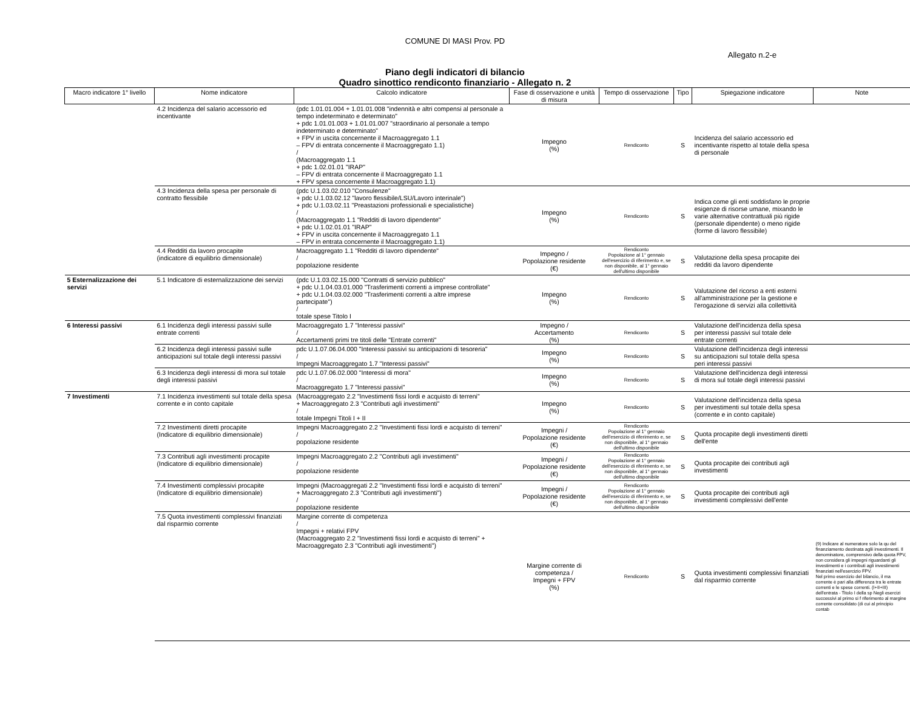COMUNE DI MASI Prov. PD
Allegato n.2-e
Piano degli indicatori di bilancio
Quadro sinottico rendiconto finanziario - Allegato n. 2
| Macro indicatore 1° livello | Nome indicatore | Calcolo indicatore | Fase di osservazione e unità di misura | Tempo di osservazione | Tipo | Spiegazione indicatore | Note |
| --- | --- | --- | --- | --- | --- | --- | --- |
| | 4.2 Incidenza del salario accessorio ed incentivante | (pdc 1.01.01.004 + 1.01.01.008 "indennità e altri compensi al personale a tempo indeterminato e determinato" + pdc 1.01.01.003 + 1.01.01.007 "straordinario al personale a tempo indeterminato e determinato" + FPV in uscita concernente il Macroaggregato 1.1 – FPV di entrata concernente il Macroaggregato 1.1) / (Macroaggregato 1.1 + pdc 1.02.01.01 "IRAP" – FPV di entrata concernente il Macroaggregato 1.1 + FPV spesa concernente il Macroaggregato 1.1) | Impegno (%) | Rendiconto | S | Incidenza del salario accessorio ed incentivante rispetto al totale della spesa di personale | |
| | 4.3 Incidenza della spesa per personale di contratto flessibile | (pdc U.1.03.02.010 "Consulenze" + pdc U.1.03.02.12 "lavoro flessibile/LSU/Lavoro interinale") + pdc U.1.03.02.11 "Preastazioni professionali e specialistiche) / (Macroaggregato 1.1 "Redditi di lavoro dipendente" + pdc U.1.02.01.01 "IRAP" + FPV in uscita concernente il Macroaggregato 1.1 – FPV in entrata concernente il Macroaggregato 1.1) | Impegno (%) | Rendiconto | S | Indica come gli enti soddisfano le proprie esigenze di risorse umane, mixando le varie alternative contrattuali più rigide (personale dipendente) o meno rigide (forme di lavoro flessibile) | |
| | 4.4 Redditi da lavoro procapite (indicatore di equilibrio dimensionale) | Macroaggregato 1.1 "Redditi di lavoro dipendente" / popolazione residente | Impegno / Popolazione residente (€) | Rendiconto Popolazione al 1° gennaio dell'esercizio di riferimento e, se non disponibile, al 1° gennaio dell'ultimo disponibile | S | Valutazione della spesa procapite dei redditi da lavoro dipendente | |
| 5 Esternalizzazione dei servizi | 5.1 Indicatore di esternalizzazione dei servizi | (pdc U.1.03.02.15.000 "Contratti di servizio pubblico" + pdc U.1.04.03.01.000 "Trasferimenti correnti a imprese controllate" + pdc U.1.04.03.02.000 "Trasferimenti correnti a altre imprese partecipate") / totale spese Titolo I | Impegno (%) | Rendiconto | S | Valutazione del ricorso a enti esterni all'amministrazione per la gestione e l'erogazione di servizi alla collettività | |
| 6 Interessi passivi | 6.1 Incidenza degli interessi passivi sulle entrate correnti | Macroaggregato 1.7 "Interessi passivi" / Accertamenti primi tre titoli delle "Entrate correnti" | Impegno / Accertamento (%) | Rendiconto | S | Valutazione dell'incidenza della spesa per interessi passivi sul totale dele entrate correnti | |
| | 6.2 Incidenza degli interessi passivi sulle anticipazioni sul totale degli interessi passivi | pdc U.1.07.06.04.000 "Interessi passivi su anticipazioni di tesoreria" / Impegni Macroaggregato 1.7 "Interessi passivi" | Impegno (%) | Rendiconto | S | Valutazione dell'incidenza degli interessi su anticipazioni sul totale della spesa peri interessi passivi | |
| | 6.3 Incidenza degli interessi di mora sul totale degli interessi passivi | pdc U.1.07.06.02.000 "Interessi di mora" / Macroaggregato 1.7 "Interessi passivi" | Impegno (%) | Rendiconto | S | Valutazione dell'incidenza degli interessi di mora sul totale degli interessi passivi | |
| 7 Investimenti | 7.1 Incidenza investimenti sul totale della spesa corrente e in conto capitale | (Macroaggregato 2.2 "Investimenti fissi lordi e acquisto di terreni" + Macroaggregato 2.3 "Contributi agli investimenti" / totale Impegni Titoli I + II | Impegno (%) | Rendiconto | S | Valutazione dell'incidenza della spesa per investimenti sul totale della spesa (corrente e in conto capitale) | |
| | 7.2 Investimenti diretti procapite (Indicatore di equilibrio dimensionale) | Impegni Macroaggregato 2.2 "Investimenti fissi lordi e acquisto di terreni" / popolazione residente | Impegni / Popolazione residente (€) | Rendiconto Popolazione al 1° gennaio dell'esercizio di riferimento e, se non disponibile, al 1° gennaio dell'ultimo disponibile | S | Quota procapite degli investimenti diretti dell'ente | |
| | 7.3 Contributi agli investimenti procapite (Indicatore di equilibrio dimensionale) | Impegni Macroaggregato 2.2 "Contributi agli investimenti" / popolazione residente | Impegni / Popolazione residente (€) | Rendiconto Popolazione al 1° gennaio dell'esercizio di riferimento e, se non disponibile, al 1° gennaio dell'ultimo disponibile | S | Quota procapite dei contributi agli investimenti | |
| | 7.4 Investimenti complessivi procapite (Indicatore di equilibrio dimensionale) | Impegni (Macroaggregati 2.2 "Investimenti fissi lordi e acquisto di terreni" + Macroaggregato 2.3 "Contributi agli investimenti") / popolazione residente | Impegni / Popolazione residente (€) | Rendiconto Popolazione al 1° gennaio dell'esercizio di riferimento e, se non disponibile, al 1° gennaio dell'ultimo disponibile | S | Quota procapite dei contributi agli investimenti complessivi dell'ente | |
| | 7.5 Quota investimenti complessivi finanziati dal risparmio corrente | Margine corrente di competenza / Impegni + relativi FPV (Macroaggregato 2.2 "Investimenti fissi lordi e acquisto di terreni" + Macroaggregato 2.3 "Contributi agli investimenti") | Margine corrente di competenza / Impegni + FPV (%) | Rendiconto | S | Quota investimenti complessivi finanziati dal risparmio corrente | (9) Indicare al numeratore solo la qu del finanziamento destinata aglii investimenti. Il denominatore, comprensivo della quota FPV, non considera gli impegni riguardanti gli investimenti e i contributi agli investimenti finanziati nell'esercizio FPV. Nel primo esercizio del bilancio, il ma corrente è pari alla differenza tra le entrate correnti e le spese correnti. (I+II+III) dell'entrata - Titolo I della sp Negli esercizi successivi al primo si f riferimento al margine corrente consolidato (di cui al principio contab |